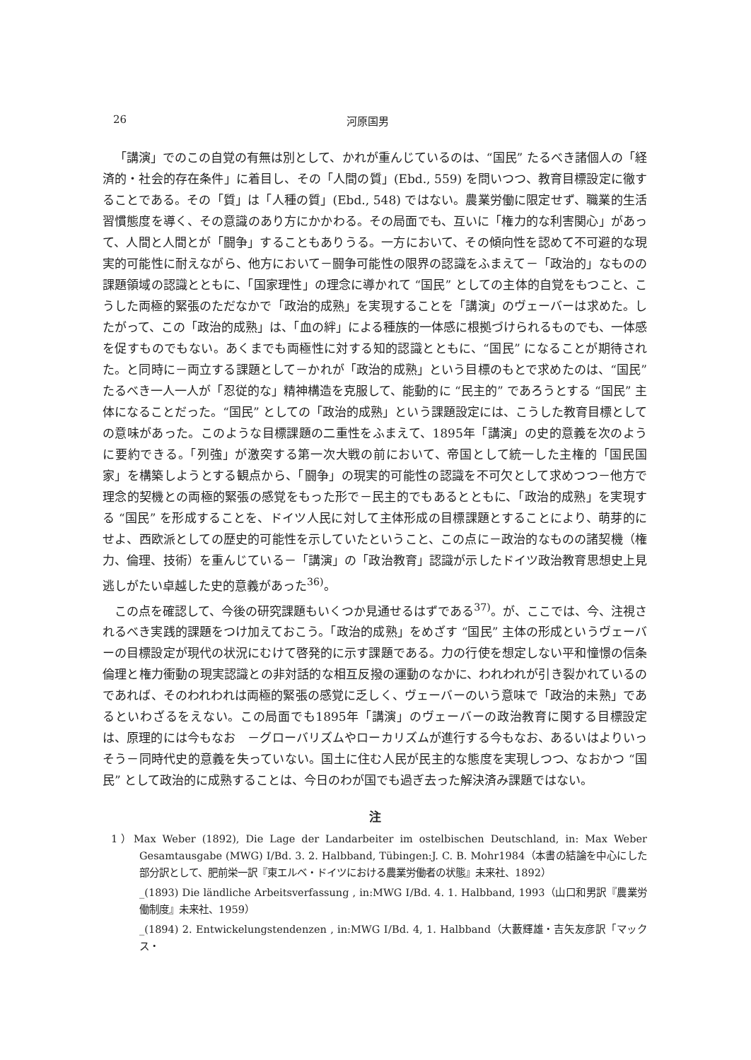26 河原国男
「講演」でのこの自覚の有無は別として、かれが重んじているのは、“国民” たるべき諸個人の「経済的・社会的存在条件」に着目し、その「人間の質」(Ebd., 559) を問いつつ、教育目標設定に徹することである。その「質」は「人種の質」(Ebd., 548) ではない。農業労働に限定せず、職業的生活習慣態度を導く、その意識のあり方にかかわる。その局面でも、互いに「権力的な利害関心」があって、人間と人間とが「闘争」することもありうる。一方において、その傾向性を認めて不可避的な現実的可能性に耐えながら、他方において－闘争可能性の限界の認識をふまえて－「政治的」なものの課題領域の認識とともに、「国家理性」の理念に導かれて “国民” としての主体的自覚をもつこと、こうした両極的緊張のただなかで「政治的成熟」を実現することを「講演」のヴェーバーは求めた。したがって、この「政治的成熟」は、「血の絆」による種族的一体感に根拠づけられるものでも、一体感を促すものでもない。あくまでも両極性に対する知的認識とともに、“国民” になることが期待された。と同時に－両立する課題として－かれが「政治的成熟」という目標のもとで求めたのは、“国民” たるべき一人一人が「忍従的な」精神構造を克服して、能動的に “民主的” であろうとする “国民” 主体になることだった。“国民” としての「政治的成熟」という課題設定には、こうした教育目標としての意味があった。このような目標課題の二重性をふまえて、1895年「講演」の史的意義を次のように要約できる。「列強」が激突する第一次大戦の前において、帝国として統一した主権的「国民国家」を構築しようとする観点から、「闘争」の現実的可能性の認識を不可欠として求めつつ－他方で理念的契機との両極的緊張の感覚をもった形で－民主的でもあるとともに、「政治的成熟」を実現する “国民” を形成することを、ドイツ人民に対して主体形成の目標課題とすることにより、萌芽的にせよ、西欧派としての歴史的可能性を示していたということ、この点に－政治的なものの諸契機（権力、倫理、技術）を重んじている－「講演」の「政治教育」認識が示したドイツ政治教育思想史上見逃しがたい卓越した史的意義があった<sup>36)</sup>。
この点を確認して、今後の研究課題もいくつか見通せるはずである<sup>37)</sup>。が、ここでは、今、注視されるべき実践的課題をつけ加えておこう。「政治的成熟」をめざす “国民” 主体の形成というヴェーバーの目標設定が現代の状況にむけて啓発的に示す課題である。力の行使を想定しない平和憧憬の信条倫理と権力衝動の現実認識との非対話的な相互反撥の運動のなかに、われわれが引き裂かれているのであれば、そのわれわれは両極的緊張の感覚に乏しく、ヴェーバーのいう意味で「政治的未熟」であるといわざるをえない。この局面でも1895年「講演」のヴェーバーの政治教育に関する目標設定は、原理的には今もなお　－グローバリズムやローカリズムが進行する今もなお、あるいはよりいっそう－同時代史的意義を失っていない。国土に住む人民が民主的な態度を実現しつつ、なおかつ “国民” として政治的に成熟することは、今日のわが国でも過ぎ去った解決済み課題ではない。
注
1）Max Weber (1892), Die Lage der Landarbeiter im ostelbischen Deutschland, in: Max Weber Gesamtausgabe (MWG) Ⅰ/Bd. 3. 2. Halbband, Tübingen:J. C. B. Mohr1984（本書の結論を中心にした部分訳として、肥前栄一訳『東エルベ・ドイツにおける農業労働者の状態』未来社、1892）
_(1893) Die ländliche Arbeitsverfassung , in:MWG Ⅰ/Bd. 4. 1. Halbband, 1993（山口和男訳『農業労働制度』未来社、1959）
_(1894) 2. Entwickelungstendenzen , in:MWG Ⅰ/Bd. 4, 1. Halbband（大藪輝雄・吉矢友彦訳「マックス・